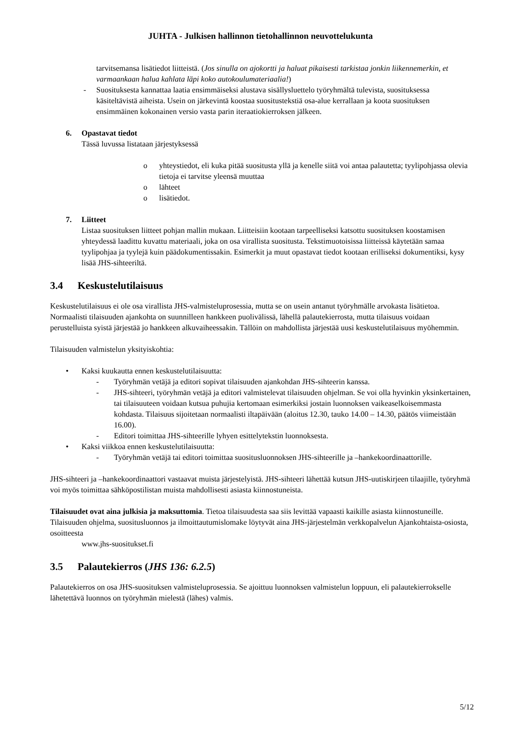JUHTA - Julkisen hallinnon tietohallinnon neuvottelukunta
tarvitsemansa lisätiedot liitteistä. (Jos sinulla on ajokortti ja haluat pikaisesti tarkistaa jonkin liikennemerkin, et varmaankaan halua kahlata läpi koko autokoulumateriaalia!)
- Suosituksesta kannattaa laatia ensimmäiseksi alustava sisällysluettelo työryhmältä tulevista, suosituksessa käsiteltävistä aiheista. Usein on järkevintä koostaa suositustekstiä osa-alue kerrallaan ja koota suosituksen ensimmäinen kokonainen versio vasta parin iteraatiokierroksen jälkeen.
6. Opastavat tiedot
Tässä luvussa listataan järjestyksessä
o yhteystiedot, eli kuka pitää suositusta yllä ja kenelle siitä voi antaa palautetta; tyylipohjassa olevia tietoja ei tarvitse yleensä muuttaa
o lähteet
o lisätiedot.
7. Liitteet
Listaa suosituksen liitteet pohjan mallin mukaan. Liitteisiin kootaan tarpeelliseksi katsottu suosituksen koostamisen yhteydessä laadittu kuvattu materiaali, joka on osa virallista suositusta. Tekstimuotoisissa liitteissä käytetään samaa tyylipohjaa ja tyylejä kuin päädokumentissakin. Esimerkit ja muut opastavat tiedot kootaan erilliseksi dokumentiksi, kysy lisää JHS-sihteeriltä.
3.4 Keskustelutilaisuus
Keskustelutilaisuus ei ole osa virallista JHS-valmisteluprosessia, mutta se on usein antanut työryhmälle arvokasta lisätietoa. Normaalisti tilaisuuden ajankohta on suunnilleen hankkeen puolivälissä, lähellä palautekierrosta, mutta tilaisuus voidaan perustelluista syistä järjestää jo hankkeen alkuvaiheessakin. Tällöin on mahdollista järjestää uusi keskustelutilaisuus myöhemmin.
Tilaisuuden valmistelun yksityiskohtia:
• Kaksi kuukautta ennen keskustelutilaisuutta:
- Työryhmän vetäjä ja editori sopivat tilaisuuden ajankohdan JHS-sihteerin kanssa.
- JHS-sihteeri, työryhmän vetäjä ja editori valmistelevat tilaisuuden ohjelman. Se voi olla hyvinkin yksinkertainen, tai tilaisuuteen voidaan kutsua puhujia kertomaan esimerkiksi jostain luonnoksen vaikeaselkoisemmasta kohdasta. Tilaisuus sijoitetaan normaalisti iltapäivään (aloitus 12.30, tauko 14.00 – 14.30, päätös viimeistään 16.00).
- Editori toimittaa JHS-sihteerille lyhyen esittelytekstin luonnoksesta.
• Kaksi viikkoa ennen keskustelutilaisuutta:
- Työryhmän vetäjä tai editori toimittaa suositusluonnoksen JHS-sihteerille ja –hankekoordinaattorille.
JHS-sihteeri ja –hankekoordinaattori vastaavat muista järjestelyistä. JHS-sihteeri lähettää kutsun JHS-uutiskirjeen tilaajille, työryhmä voi myös toimittaa sähköpostilistan muista mahdollisesti asiasta kiinnostuneista.
Tilaisuudet ovat aina julkisia ja maksuttomia. Tietoa tilaisuudesta saa siis levittää vapaasti kaikille asiasta kiinnostuneille. Tilaisuuden ohjelma, suositusluonnos ja ilmoittautumislomake löytyvät aina JHS-järjestelmän verkkopalvelun Ajankohtaista-osiosta, osoitteesta
www.jhs-suositukset.fi
3.5 Palautekierros (JHS 136: 6.2.5)
Palautekierros on osa JHS-suosituksen valmisteluprosessia. Se ajoittuu luonnoksen valmistelun loppuun, eli palautekierrokselle lähetettävä luonnos on työryhmän mielestä (lähes) valmis.
5/12